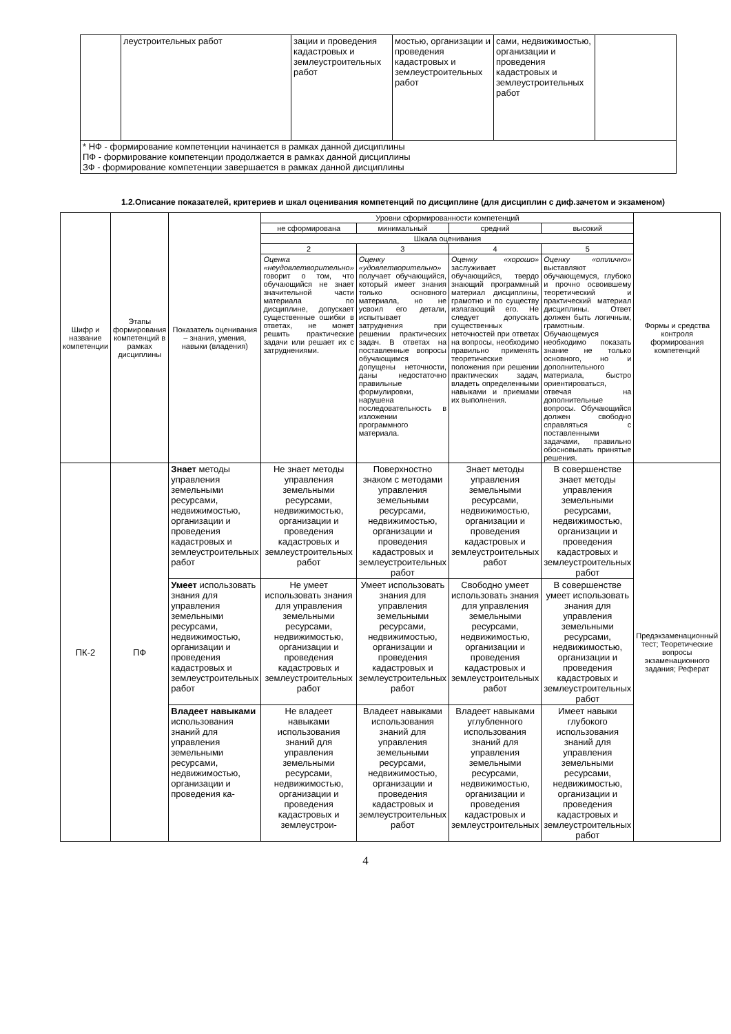| | леустроительных работ | зации и проведения кадастровых и землеустроительных работ | мостью, организации и проведения кадастровых и землеустроительных работ | сами, недвижимостью, организации и проведения кадастровых и землеустроительных работ | |
| * НФ - формирование компетенции начинается в рамках данной дисциплины ПФ - формирование компетенции продолжается в рамках данной дисциплины ЗФ - формирование компетенции завершается в рамках данной дисциплины | | | | | |
1.2.Описание показателей, критериев и шкал оценивания компетенций по дисциплине (для дисциплин с диф.зачетом и экзаменом)
| Шифр и название компетенции | Этапы формирования компетенций в рамках дисциплины | Показатель оценивания – знания, умения, навыки (владения) | Уровни сформированности компетенций | | | | Формы и средства контроля формирования компетенций |
| --- | --- | --- | --- | --- | --- | --- | --- |
| | | | не сформирована | минимальный | средний | высокий | |
| | | | Шкала оценивания | | | | |
| | | | 2 | 3 | 4 | 5 | |
| | | | Оценка «неудовлетворительно» говорит о том, что обучающийся не знает значительной части материала по дисциплине, допускает существенные ошибки в ответах, не может решить практические задачи или решает их с затруднениями. | Оценку «удовлетворительно» получает обучающийся, который имеет знания только основного материала, но не усвоил его детали, испытывает затруднения при решении практических задач. В ответах на поставленные вопросы обучающимся допущены неточности, даны недостаточно правильные формулировки, нарушена последовательность в изложении программного материала. | Оценку «хорошо» заслуживает обучающийся, твердо знающий программный материал дисциплины, грамотно и по существу излагающий его. Не следует допускать существенных неточностей при ответах на вопросы, необходимо правильно применять теоретические положения при решении практических задач, владеть определенными навыками и приемами их выполнения. | Оценку «отлично» выставляют обучающемуся, глубоко и прочно освоившему теоретический и практический материал дисциплины. Ответ должен быть логичным, грамотным. Обучающемуся необходимо показать знание не только основного, но и дополнительного материала, быстро ориентироваться, отвечая на дополнительные вопросы. Обучающийся должен свободно справляться с поставленными задачами, правильно обосновывать принятые решения. | |
| ПК-2 | ПФ | Знает методы управления земельными ресурсами, недвижимостью, организации и проведения кадастровых и землеустроительных работ | Не знает методы управления земельными ресурсами, недвижимостью, организации и проведения кадастровых и землеустроительных работ | Поверхностно знаком с методами управления земельными ресурсами, недвижимостью, организации и проведения кадастровых и землеустроительных работ | Знает методы управления земельными ресурсами, недвижимостью, организации и проведения кадастровых и землеустроительных работ | В совершенстве знает методы управления земельными ресурсами, недвижимостью, организации и проведения кадастровых и землеустроительных работ | Предэкзаменационный тест; Теоретические вопросы экзаменационного задания; Реферат |
| | | Умеет использовать знания для управления земельными ресурсами, недвижимостью, организации и проведения кадастровых и землеустроительных работ | Не умеет использовать знания для управления земельными ресурсами, недвижимостью, организации и проведения кадастровых и землеустроительных работ | Умеет использовать знания для управления земельными ресурсами, недвижимостью, организации и проведения кадастровых и землеустроительных работ | Свободно умеет использовать знания для управления земельными ресурсами, недвижимостью, организации и проведения кадастровых и землеустроительных работ | В совершенстве умеет использовать знания для управления земельными ресурсами, недвижимостью, организации и проведения кадастровых и землеустроительных работ | |
| | | Владеет навыками использования знаний для управления земельными ресурсами, недвижимостью, организации и проведения ка- | Не владеет навыками использования знаний для управления земельными ресурсами, недвижимостью, организации и проведения кадастровых и землеустрои- | Владеет навыками использования знаний для управления земельными ресурсами, недвижимостью, организации и проведения кадастровых и землеустроительных работ | Владеет навыками углубленного использования знаний для управления земельными ресурсами, недвижимостью, организации и проведения кадастровых и землеустроительных | Имеет навыки глубокого использования знаний для управления земельными ресурсами, недвижимостью, организации и проведения кадастровых и землеустроительных работ | |
4